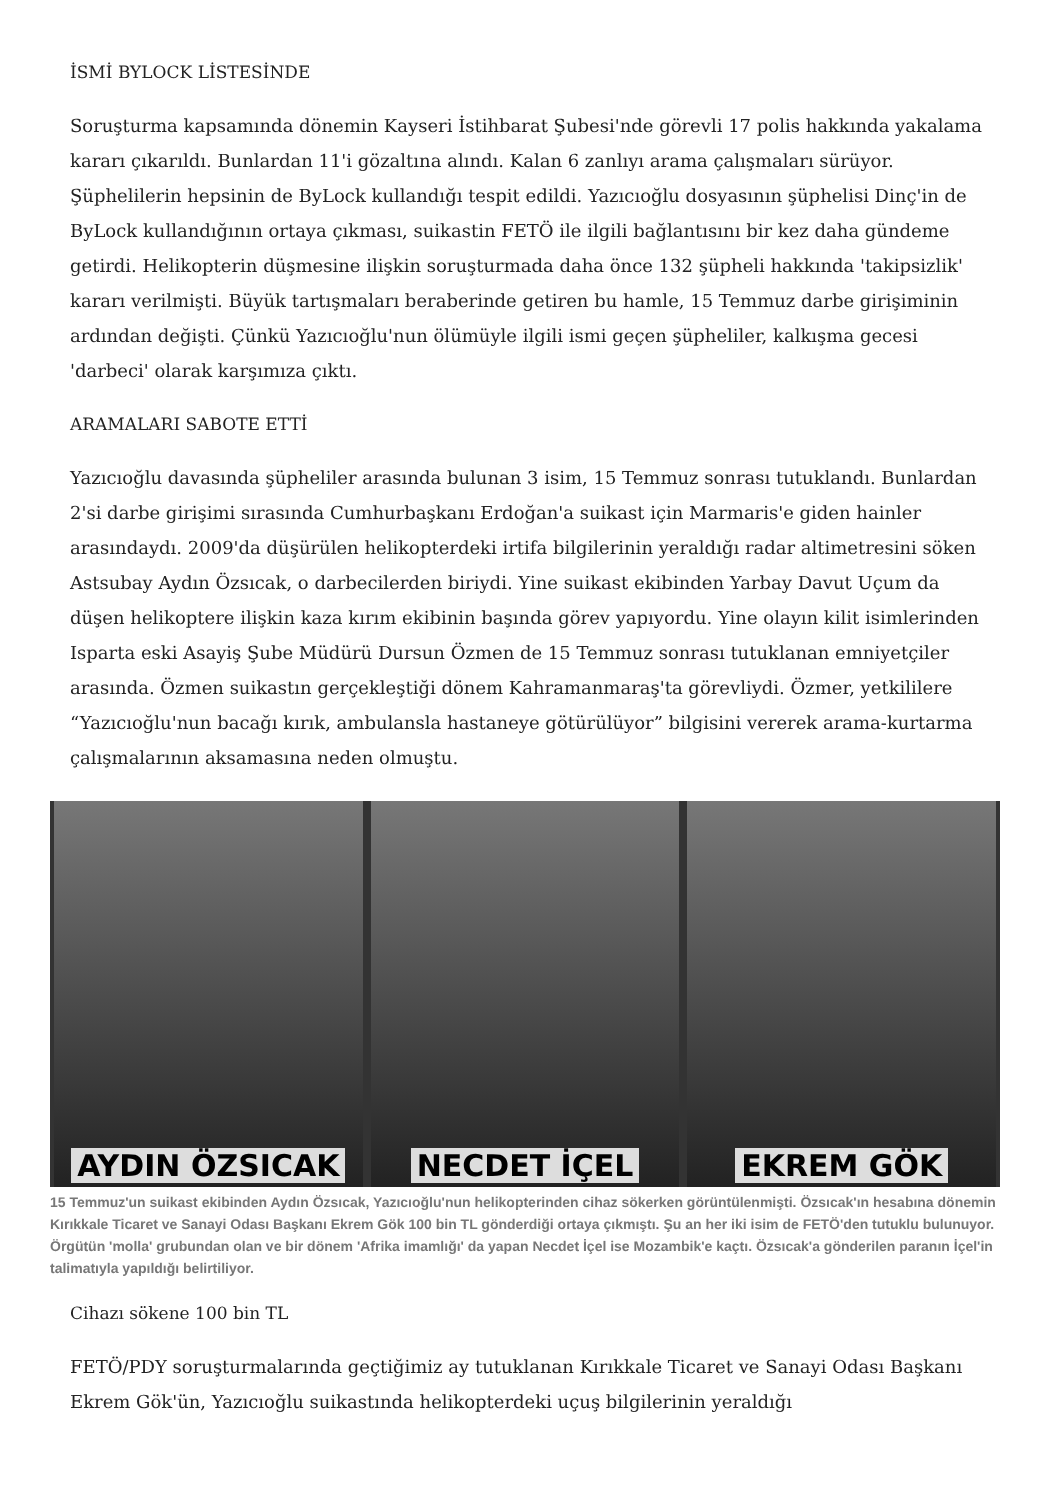İSMİ BYLOCK LİSTESİNDE
Soruşturma kapsamında dönemin Kayseri İstihbarat Şubesi'nde görevli 17 polis hakkında yakalama kararı çıkarıldı. Bunlardan 11'i gözaltına alındı. Kalan 6 zanlıyı arama çalışmaları sürüyor. Şüphelilerin hepsinin de ByLock kullandığı tespit edildi. Yazıcıoğlu dosyasının şüphelisi Dinç'in de ByLock kullandığının ortaya çıkması, suikastin FETÖ ile ilgili bağlantısını bir kez daha gündeme getirdi. Helikopterin düşmesine ilişkin soruşturmada daha önce 132 şüpheli hakkında 'takipsizlik' kararı verilmişti. Büyük tartışmaları beraberinde getiren bu hamle, 15 Temmuz darbe girişiminin ardından değişti. Çünkü Yazıcıoğlu'nun ölümüyle ilgili ismi geçen şüpheliler, kalkışma gecesi 'darbeci' olarak karşımıza çıktı.
ARAMALARI SABOTE ETTİ
Yazıcıoğlu davasında şüpheliler arasında bulunan 3 isim, 15 Temmuz sonrası tutuklandı. Bunlardan 2'si darbe girişimi sırasında Cumhurbaşkanı Erdoğan'a suikast için Marmaris'e giden hainler arasındaydı. 2009'da düşürülen helikopterdeki irtifa bilgilerinin yeraldığı radar altimetresini söken Astsubay Aydın Özsıcak, o darbecilerden biriydi. Yine suikast ekibinden Yarbay Davut Uçum da düşen helikoptere ilişkin kaza kırım ekibinin başında görev yapıyordu. Yine olayın kilit isimlerinden Isparta eski Asayiş Şube Müdürü Dursun Özmen de 15 Temmuz sonrası tutuklanan emniyetçiler arasında. Özmen suikastın gerçekleştiği dönem Kahramanmaraş'ta görevliydi. Özmer, yetkililere “Yazıcıoğlu'nun bacağı kırık, ambulansla hastaneye götürülüyor” bilgisini vererek arama-kurtarma çalışmalarının aksamasına neden olmuştu.
AYDIN ÖZSICAK NECDET İÇEL EKREM GÖK
15 Temmuz'un suikast ekibinden Aydın Özsıcak, Yazıcıoğlu'nun helikopterinden cihaz sökerken görüntülenmişti. Özsıcak'ın hesabına dönemin Kırıkkale Ticaret ve Sanayi Odası Başkanı Ekrem Gök 100 bin TL gönderdiği ortaya çıkmıştı. Şu an her iki isim de FETÖ'den tutuklu bulunuyor. Örgütün 'molla' grubundan olan ve bir dönem 'Afrika imamlığı' da yapan Necdet İçel ise Mozambik'e kaçtı. Özsıcak'a gönderilen paranın İçel'in talimatıyla yapıldığı belirtiliyor.
Cihazı sökene 100 bin TL
FETÖ/PDY soruşturmalarında geçtiğimiz ay tutuklanan Kırıkkale Ticaret ve Sanayi Odası Başkanı Ekrem Gök'ün, Yazıcıoğlu suikastında helikopterdeki uçuş bilgilerinin yeraldığı